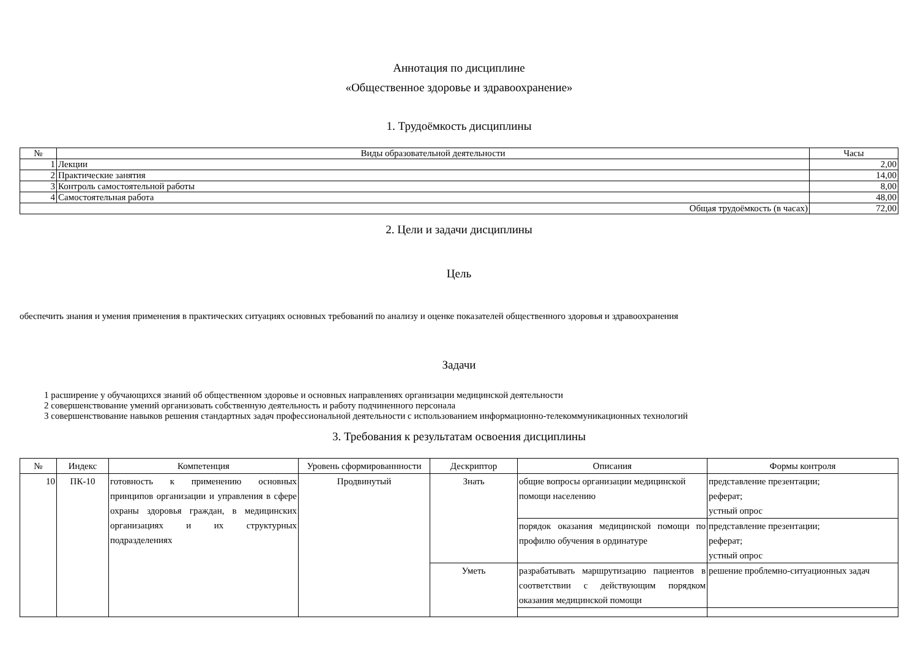Аннотация по дисциплине
«Общественное здоровье и здравоохранение»
1. Трудоёмкость дисциплины
| № | Виды образовательной деятельности | Часы |
| --- | --- | --- |
| 1 | Лекции | 2,00 |
| 2 | Практические занятия | 14,00 |
| 3 | Контроль самостоятельной работы | 8,00 |
| 4 | Самостоятельная работа | 48,00 |
| Общая трудоёмкость (в часах) | | 72,00 |
2. Цели и задачи дисциплины
Цель
обеспечить знания и умения применения в практических ситуациях основных требований по анализу и оценке показателей общественного здоровья и здравоохранения
Задачи
1 расширение у обучающихся знаний об общественном здоровье и основных направлениях организации медицинской деятельности
2 совершенствование умений организовать собственную деятельность и работу подчиненного персонала
3 совершенствование навыков решения стандартных задач профессиональной деятельности с использованием информационно-телекоммуникационных технологий
3. Требования к результатам освоения дисциплины
| № | Индекс | Компетенция | Уровень сформированнности | Дескриптор | Описания | Формы контроля |
| --- | --- | --- | --- | --- | --- | --- |
| 10 | ПК-10 | готовность к применению основных принципов организации и управления в сфере охраны здоровья граждан, в медицинских организациях и их структурных подразделениях | Продвинутый | Знать | общие вопросы организации медицинской помощи населению | представление презентации; реферат; устный опрос |
| | | | | | порядок оказания медицинской помощи по профилю обучения в ординатуре | представление презентации; реферат; устный опрос |
| | | | | Уметь | разрабатывать маршрутизацию пациентов в соответствии с действующим порядком оказания медицинской помощи | решение проблемно-ситуационных задач |